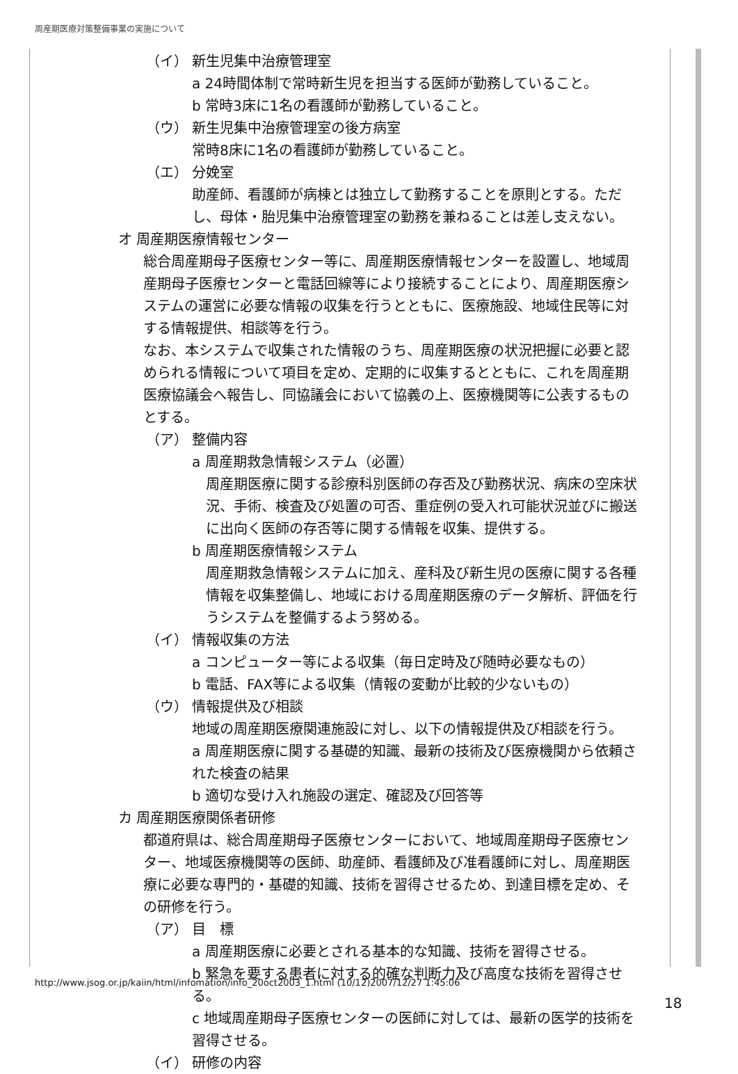周産期医療対策整備事業の実施について
（イ） 新生児集中治療管理室
a 24時間体制で常時新生児を担当する医師が勤務していること。
b 常時3床に1名の看護師が勤務していること。
（ウ） 新生児集中治療管理室の後方病室
常時8床に1名の看護師が勤務していること。
（エ） 分娩室
助産師、看護師が病棟とは独立して勤務することを原則とする。ただし、母体・胎児集中治療管理室の勤務を兼ねることは差し支えない。
オ 周産期医療情報センター
総合周産期母子医療センター等に、周産期医療情報センターを設置し、地域周産期母子医療センターと電話回線等により接続することにより、周産期医療システムの運営に必要な情報の収集を行うとともに、医療施設、地域住民等に対する情報提供、相談等を行う。
なお、本システムで収集された情報のうち、周産期医療の状況把握に必要と認められる情報について項目を定め、定期的に収集するとともに、これを周産期医療協議会へ報告し、同協議会において協義の上、医療機関等に公表するものとする。
（ア） 整備内容
a 周産期救急情報システム（必置）
周産期医療に関する診療科別医師の存否及び勤務状況、病床の空床状況、手術、検査及び処置の可否、重症例の受入れ可能状況並びに搬送に出向く医師の存否等に関する情報を収集、提供する。
b 周産期医療情報システム
周産期救急情報システムに加え、産科及び新生児の医療に関する各種情報を収集整備し、地域における周産期医療のデータ解析、評価を行うシステムを整備するよう努める。
（イ） 情報収集の方法
a コンピューター等による収集（毎日定時及び随時必要なもの）
b 電話、FAX等による収集（情報の変動が比較的少ないもの）
（ウ） 情報提供及び相談
地域の周産期医療関連施設に対し、以下の情報提供及び相談を行う。
a 周産期医療に関する基礎的知識、最新の技術及び医療機関から依頼された検査の結果
b 適切な受け入れ施設の選定、確認及び回答等
カ 周産期医療関係者研修
都道府県は、総合周産期母子医療センターにおいて、地域周産期母子医療センター、地域医療機関等の医師、助産師、看護師及び准看護師に対し、周産期医療に必要な専門的・基礎的知識、技術を習得させるため、到達目標を定め、その研修を行う。
（ア） 目　標
a 周産期医療に必要とされる基本的な知識、技術を習得させる。
b 緊急を要する患者に対する的確な判断力及び高度な技術を習得させる。
c 地域周産期母子医療センターの医師に対しては、最新の医学的技術を習得させる。
（イ） 研修の内容
http://www.jsog.or.jp/kaiin/html/infomation/info_20oct2003_1.html (10/12)2007/12/27 1:45:06
18